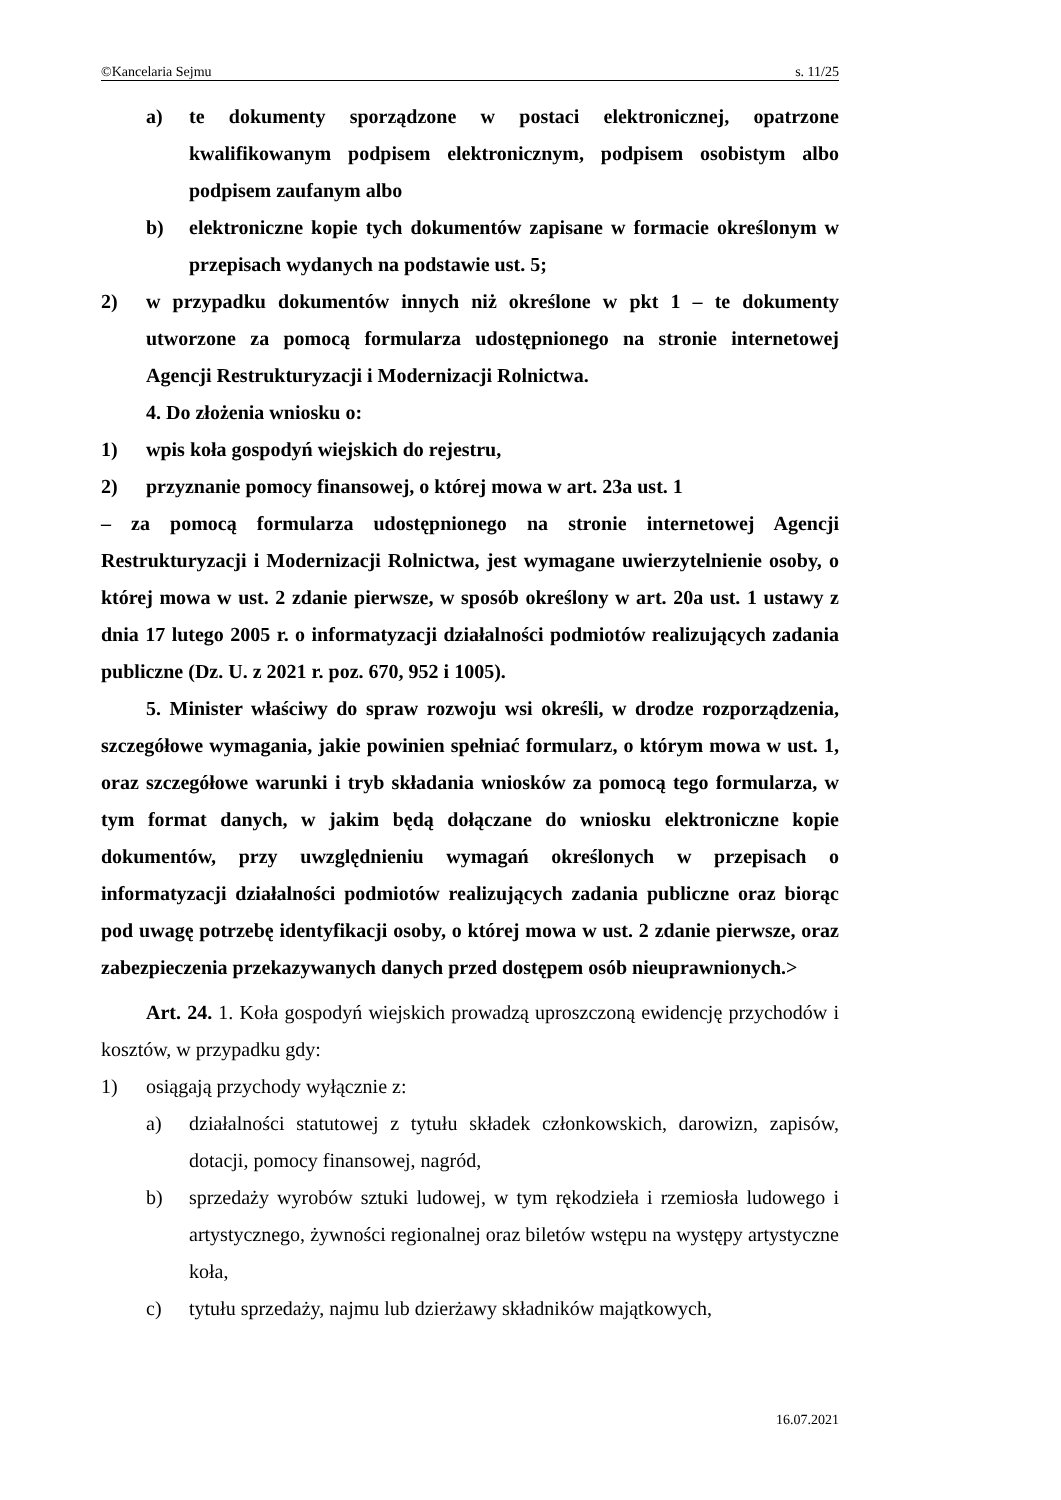©Kancelaria Sejmu s. 11/25
a) te dokumenty sporządzone w postaci elektronicznej, opatrzone kwalifikowanym podpisem elektronicznym, podpisem osobistym albo podpisem zaufanym albo
b) elektroniczne kopie tych dokumentów zapisane w formacie określonym w przepisach wydanych na podstawie ust. 5;
2) w przypadku dokumentów innych niż określone w pkt 1 – te dokumenty utworzone za pomocą formularza udostępnionego na stronie internetowej Agencji Restrukturyzacji i Modernizacji Rolnictwa.
4. Do złożenia wniosku o:
1) wpis koła gospodyń wiejskich do rejestru,
2) przyznanie pomocy finansowej, o której mowa w art. 23a ust. 1
– za pomocą formularza udostępnionego na stronie internetowej Agencji Restrukturyzacji i Modernizacji Rolnictwa, jest wymagane uwierzytelnienie osoby, o której mowa w ust. 2 zdanie pierwsze, w sposób określony w art. 20a ust. 1 ustawy z dnia 17 lutego 2005 r. o informatyzacji działalności podmiotów realizujących zadania publiczne (Dz. U. z 2021 r. poz. 670, 952 i 1005).
5. Minister właściwy do spraw rozwoju wsi określi, w drodze rozporządzenia, szczegółowe wymagania, jakie powinien spełniać formularz, o którym mowa w ust. 1, oraz szczegółowe warunki i tryb składania wniosków za pomocą tego formularza, w tym format danych, w jakim będą dołączane do wniosku elektroniczne kopie dokumentów, przy uwzględnieniu wymagań określonych w przepisach o informatyzacji działalności podmiotów realizujących zadania publiczne oraz biorąc pod uwagę potrzebę identyfikacji osoby, o której mowa w ust. 2 zdanie pierwsze, oraz zabezpieczenia przekazywanych danych przed dostępem osób nieuprawnionych.>
Art. 24. 1. Koła gospodyń wiejskich prowadzą uproszczoną ewidencję przychodów i kosztów, w przypadku gdy:
1) osiągają przychody wyłącznie z:
a) działalności statutowej z tytułu składek członkowskich, darowizn, zapisów, dotacji, pomocy finansowej, nagród,
b) sprzedaży wyrobów sztuki ludowej, w tym rękodzieła i rzemiosła ludowego i artystycznego, żywności regionalnej oraz biletów wstępu na występy artystyczne koła,
c) tytułu sprzedaży, najmu lub dzierżawy składników majątkowych,
16.07.2021